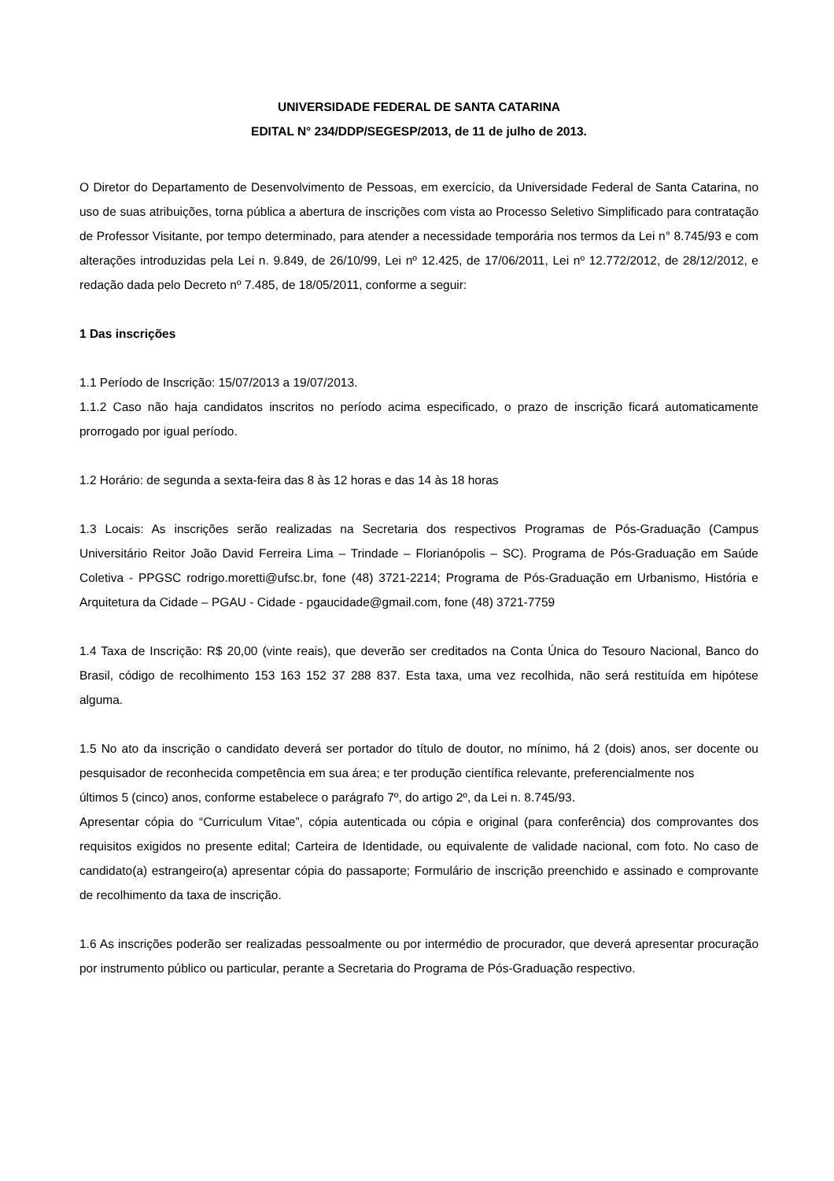UNIVERSIDADE FEDERAL DE SANTA CATARINA
EDITAL N° 234/DDP/SEGESP/2013, de 11 de julho de 2013.
O Diretor do Departamento de Desenvolvimento de Pessoas, em exercício, da Universidade Federal de Santa Catarina, no uso de suas atribuições, torna pública a abertura de inscrições com vista ao Processo Seletivo Simplificado para contratação de Professor Visitante, por tempo determinado, para atender a necessidade temporária nos termos da Lei n° 8.745/93 e com alterações introduzidas pela Lei n. 9.849, de 26/10/99, Lei nº 12.425, de 17/06/2011, Lei nº 12.772/2012, de 28/12/2012, e redação dada pelo Decreto nº 7.485, de 18/05/2011, conforme a seguir:
1 Das inscrições
1.1 Período de Inscrição: 15/07/2013 a 19/07/2013.
1.1.2 Caso não haja candidatos inscritos no período acima especificado, o prazo de inscrição ficará automaticamente prorrogado por igual período.
1.2 Horário: de segunda a sexta-feira das 8 às 12 horas e das 14 às 18 horas
1.3 Locais: As inscrições serão realizadas na Secretaria dos respectivos Programas de Pós-Graduação (Campus Universitário Reitor João David Ferreira Lima – Trindade – Florianópolis – SC). Programa de Pós-Graduação em Saúde Coletiva - PPGSC rodrigo.moretti@ufsc.br, fone (48) 3721-2214; Programa de Pós-Graduação em Urbanismo, História e Arquitetura da Cidade – PGAU - Cidade - pgaucidade@gmail.com, fone (48) 3721-7759
1.4 Taxa de Inscrição: R$ 20,00 (vinte reais), que deverão ser creditados na Conta Única do Tesouro Nacional, Banco do Brasil, código de recolhimento 153 163 152 37 288 837. Esta taxa, uma vez recolhida, não será restituída em hipótese alguma.
1.5 No ato da inscrição o candidato deverá ser portador do título de doutor, no mínimo, há 2 (dois) anos, ser docente ou pesquisador de reconhecida competência em sua área; e ter produção científica relevante, preferencialmente nos
últimos 5 (cinco) anos, conforme estabelece o parágrafo 7º, do artigo 2º, da Lei n. 8.745/93.
Apresentar cópia do “Curriculum Vitae”, cópia autenticada ou cópia e original (para conferência) dos comprovantes dos requisitos exigidos no presente edital; Carteira de Identidade, ou equivalente de validade nacional, com foto. No caso de candidato(a) estrangeiro(a) apresentar cópia do passaporte; Formulário de inscrição preenchido e assinado e comprovante de recolhimento da taxa de inscrição.
1.6 As inscrições poderão ser realizadas pessoalmente ou por intermédio de procurador, que deverá apresentar procuração por instrumento público ou particular, perante a Secretaria do Programa de Pós-Graduação respectivo.